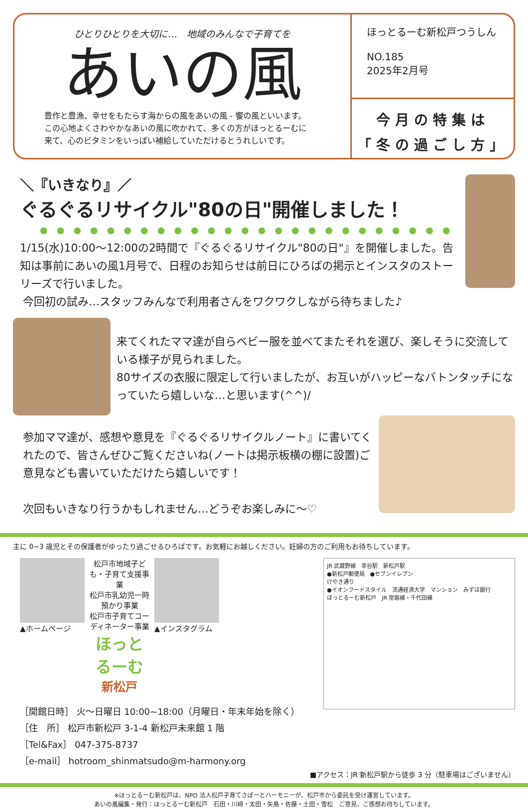ひとりひとりを大切に…　地域のみんなで子育てを
あいの風
豊作と豊漁、幸せをもたらす海からの風をあいの風 - 饗の風といいます。
この心地よくさわやかなあいの風に吹かれて、多くの方がほっとるーむに
来て、心のビタミンをいっぱい補給していただけるとうれしいです。
ほっとるーむ新松戸つうしん
NO.185
2025年2月号
今月の特集は
「冬の過ごし方」
＼『いきなり』／
ぐるぐるリサイクル"80の日"開催しました！
●●●●●●●●●●●●●●●●●●●●●●●●●
1/15(水)10:00～12:00の2時間で『ぐるぐるリサイクル"80の日"』を開催しました。告知は事前にあいの風1月号で、日程のお知らせは前日にひろばの掲示とインスタのストーリーズで行いました。
今回初の試み…スタッフみんなで利用者さんをワクワクしながら待ちました♪
来てくれたママ達が自らベビー服を並べてまたそれを選び、楽しそうに交流している様子が見られました。
80サイズの衣服に限定して行いましたが、お互いがハッピーなバトンタッチになっていたら嬉しいな…と思います(^^)/
参加ママ達が、感想や意見を『ぐるぐるリサイクルノート』に書いてくれたので、皆さんぜひご覧くださいね(ノートは掲示板横の棚に設置)ご意見なども書いていただけたら嬉しいです！
次回もいきなり行うかもしれません…どうぞお楽しみに～♡
主に 0~3 歳児とその保護者がゆったり過ごせるひろばです。お気軽にお越しください。妊婦の方のご利用もお待ちしています。
▲ホームページ 松戸市地域子ども・子育て支援事業
松戸市乳幼児一時預かり事業
松戸市子育てコーディネーター事業
ほっとるーむ
新松戸
▲インスタグラム
［開館日時］ 火～日曜日 10:00~18:00（月曜日・年末年始を除く）
［住　所］ 松戸市新松戸 3-1-4 新松戸未来館 1 階
［Tel&Fax］ 047-375-8737
［e-mail］ hotroom_shinmatsudo@m-harmony.org
JR 武蔵野線　幸谷駅　新松戸駅
●新松戸郵便局　●セブンイレブン
けやき通り
●イオンフードスタイル　流通経済大学　マンション　みずほ銀行
ほっとるーむ新松戸　JR 常磐線・千代田線
■アクセス：JR 新松戸駅から徒歩 3 分（駐車場はございません）
※ほっとるーむ新松戸は、NPO 法人松戸子育てさぽーとハーモニーが、松戸市から委託を受け運営しています。
あいの風編集・発行：ほっとるーむ新松戸　石田・川﨑・太田・矢島・佐藤・土田・雪松　ご意見、ご感想お待ちしています。